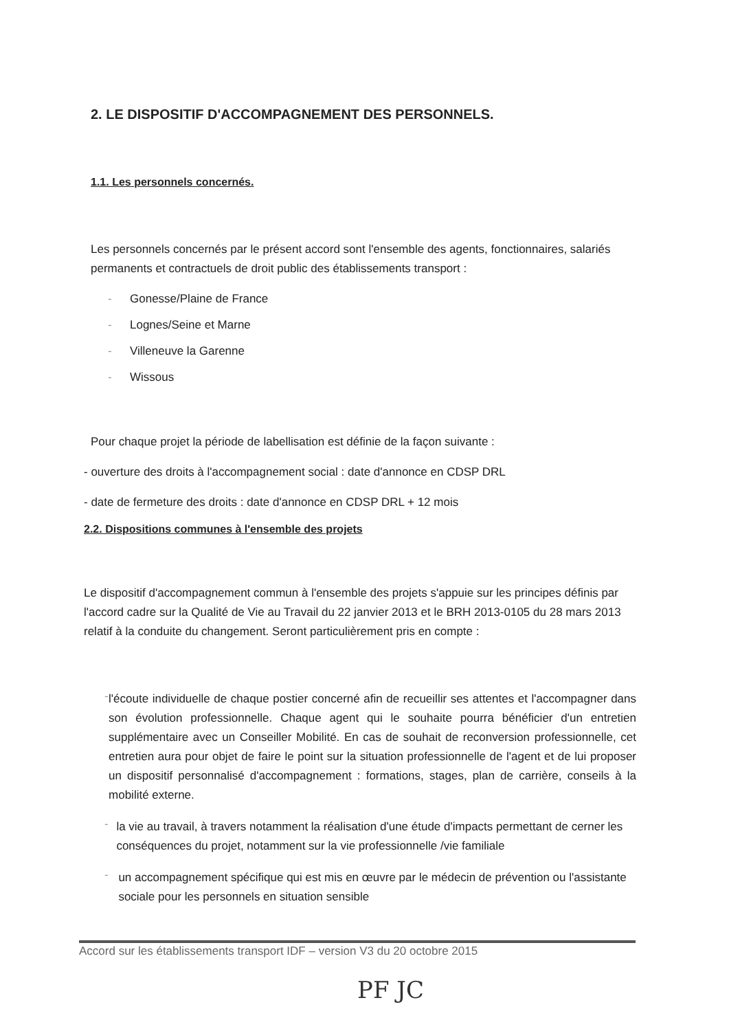2. LE DISPOSITIF D'ACCOMPAGNEMENT DES PERSONNELS.
1.1. Les personnels concernés.
Les personnels concernés par le présent accord sont l'ensemble des agents, fonctionnaires, salariés permanents et contractuels de droit public des établissements transport :
- Gonesse/Plaine de France
- Lognes/Seine et Marne
- Villeneuve la Garenne
- Wissous
Pour chaque projet la période de labellisation est définie de la façon suivante :
- ouverture des droits à l'accompagnement social : date d'annonce en CDSP DRL
- date de fermeture des droits : date d'annonce en CDSP DRL + 12 mois
2.2. Dispositions communes à l'ensemble des projets
Le dispositif d'accompagnement commun à l'ensemble des projets s'appuie sur les principes définis par l'accord cadre sur la Qualité de Vie au Travail du 22 janvier 2013 et le BRH 2013-0105 du 28 mars 2013 relatif à la conduite du changement. Seront particulièrement pris en compte :
-
l'écoute individuelle de chaque postier concerné afin de recueillir ses attentes et l'accompagner dans son évolution professionnelle. Chaque agent qui le souhaite pourra bénéficier d'un entretien supplémentaire avec un Conseiller Mobilité. En cas de souhait de reconversion professionnelle, cet entretien aura pour objet de faire le point sur la situation professionnelle de l'agent et de lui proposer un dispositif personnalisé d'accompagnement : formations, stages, plan de carrière, conseils à la mobilité externe.
-
la vie au travail, à travers notamment la réalisation d'une étude d'impacts permettant de cerner les conséquences du projet, notamment sur la vie professionnelle /vie familiale
-
un accompagnement spécifique qui est mis en œuvre par le médecin de prévention ou l'assistante sociale pour les personnels en situation sensible
Accord sur les établissements transport IDF – version V3 du 20 octobre 2015
PF JC